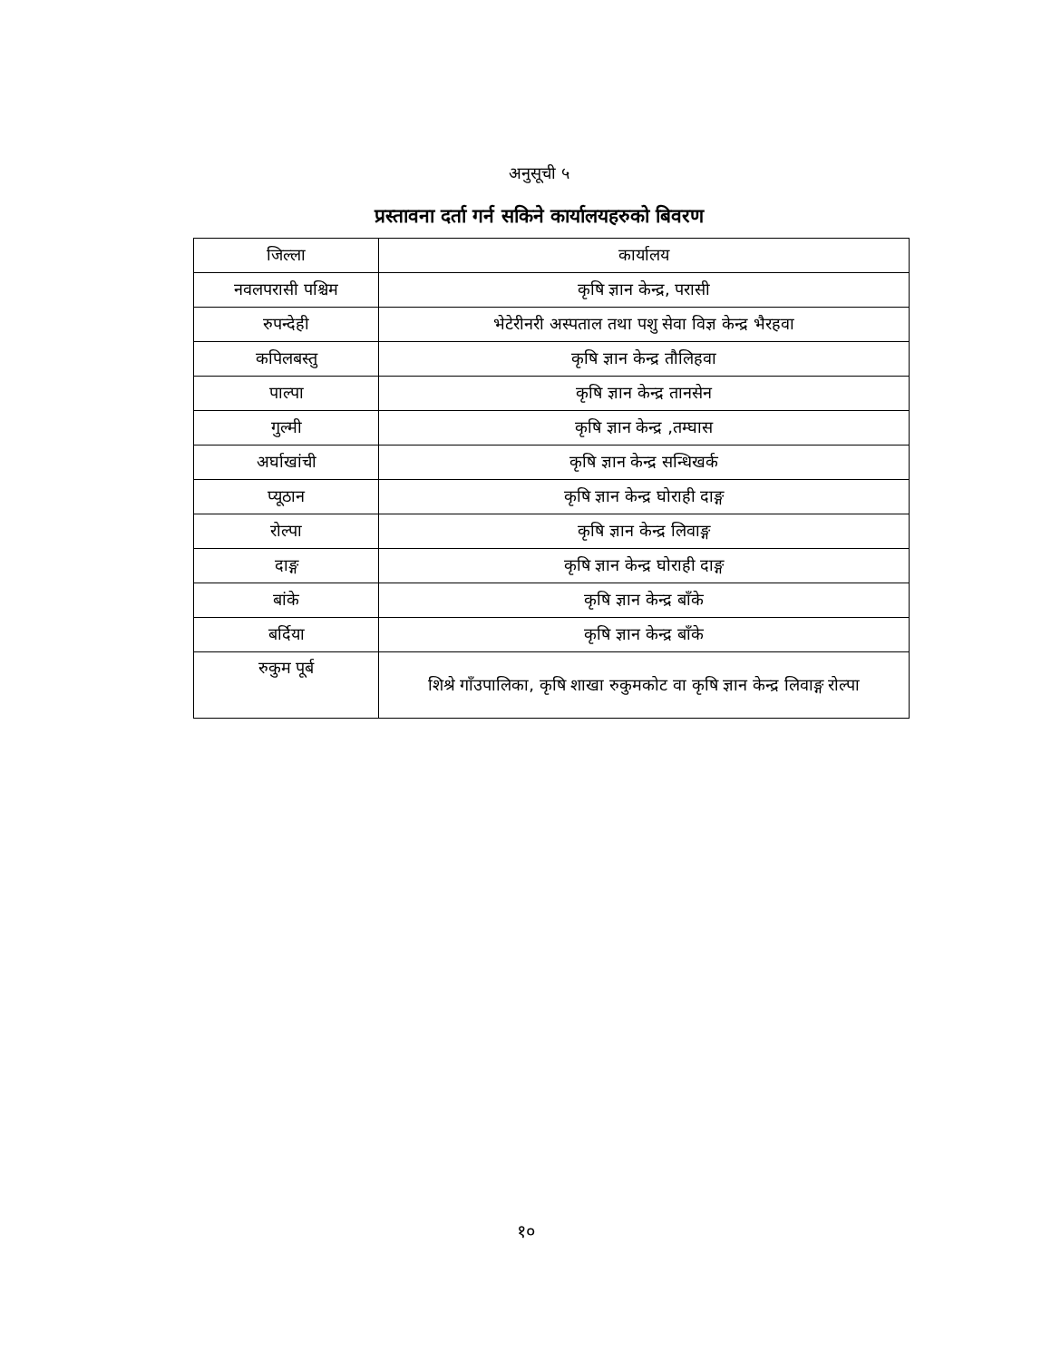अनुसूची ५
प्रस्तावना दर्ता गर्न सकिने कार्यालयहरुको बिवरण
| जिल्ला | कार्यालय |
| नवलपरासी पश्चिम | कृषि ज्ञान केन्द्र, परासी |
| रुपन्देही | भेटेरीनरी अस्पताल तथा पशु सेवा विज्ञ केन्द्र भैरहवा |
| कपिलबस्तु | कृषि ज्ञान केन्द्र तौलिहवा |
| पाल्पा | कृषि ज्ञान केन्द्र तानसेन |
| गुल्मी | कृषि ज्ञान केन्द्र ,तम्घास |
| अर्घाखांची | कृषि ज्ञान केन्द्र सन्धिखर्क |
| प्यूठान | कृषि ज्ञान केन्द्र घोराही दाङ्ग |
| रोल्पा | कृषि ज्ञान केन्द्र लिवाङ्ग |
| दाङ्ग | कृषि ज्ञान केन्द्र घोराही दाङ्ग |
| बांके | कृषि ज्ञान केन्द्र बाँके |
| बर्दिया | कृषि ज्ञान केन्द्र बाँके |
| रुकुम पूर्ब | शिश्रे गाँउपालिका, कृषि शाखा रुकुमकोट वा कृषि ज्ञान केन्द्र लिवाङ्ग रोल्पा |
१०